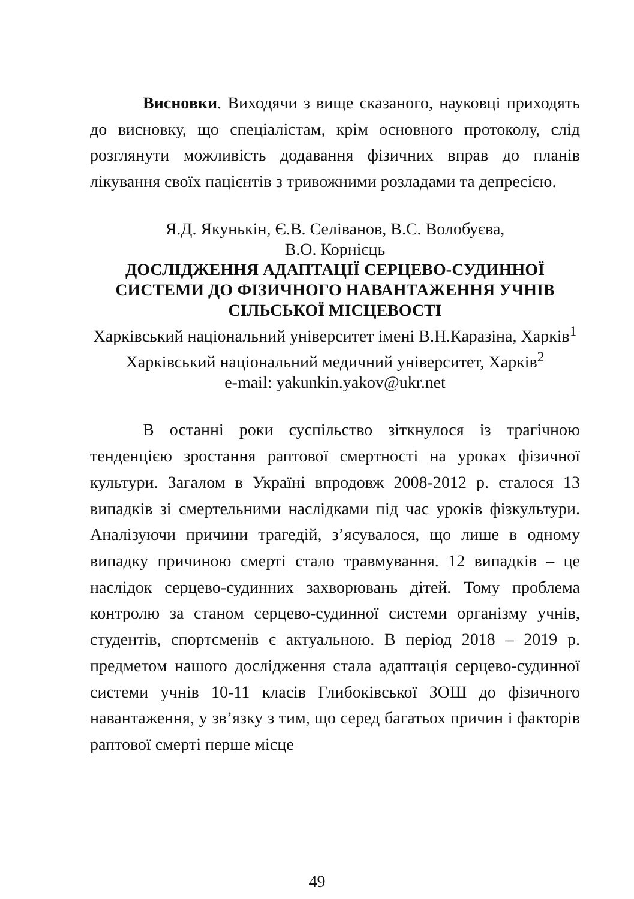Висновки. Виходячи з вище сказаного, науковці приходять до висновку, що спеціалістам, крім основного протоколу, слід розглянути можливість додавання фізичних вправ до планів лікування своїх пацієнтів з тривожними розладами та депресією.
Я.Д. Якунькін, Є.В. Селіванов, В.С. Волобуєва,
В.О. Корнієць
ДОСЛІДЖЕННЯ АДАПТАЦІЇ СЕРЦЕВО-СУДИННОЇ СИСТЕМИ ДО ФІЗИЧНОГО НАВАНТАЖЕННЯ УЧНІВ СІЛЬСЬКОЇ МІСЦЕВОСТІ
Харківський національний університет імені В.Н.Каразіна, Харків<sup>1</sup>
Харківський національний медичний університет, Харків<sup>2</sup>
e-mail: yakunkin.yakov@ukr.net
В останні роки суспільство зіткнулося із трагічною тенденцією зростання раптової смертності на уроках фізичної культури. Загалом в Україні впродовж 2008-2012 р. сталося 13 випадків зі смертельними наслідками під час уроків фізкультури. Аналізуючи причини трагедій, з’ясувалося, що лише в одному випадку причиною смерті стало травмування. 12 випадків – це наслідок серцево-судинних захворювань дітей. Тому проблема контролю за станом серцево-судинної системи організму учнів, студентів, спортсменів є актуальною. В період 2018 – 2019 р. предметом нашого дослідження стала адаптація серцево-судинної системи учнів 10-11 класів Глибоківської ЗОШ до фізичного навантаження, у зв’язку з тим, що серед багатьох причин і факторів раптової смерті перше місце
49